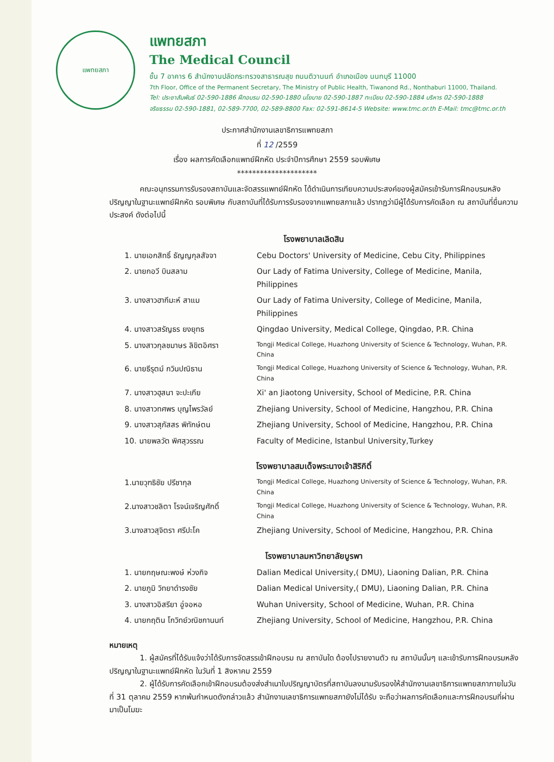แพทยสภา
แพทยสภา
The Medical Council
ชั้น 7 อาคาร 6 สำนักงานปลัดกระทรวงสาธารณสุข ถนนติวานนท์ อำเภอเมือง นนทบุรี 11000
7th Floor, Office of the Permanent Secretary, The Ministry of Public Health, Tiwanond Rd., Nonthaburi 11000, Thailand.
Tel: ประชาสัมพันธ์ 02-590-1886 ฝึกอบรม 02-590-1880 นโยบาย 02-590-1887 ทะเบียน 02-590-1884 บริหาร 02-590-1888
จริยธรรม 02-590-1881, 02-589-7700, 02-589-8800 Fax: 02-591-8614-5 Website: www.tmc.or.th E-Mail: tmc@tmc.or.th
ประกาศสำนักงานเลขาธิการแพทยสภา
ที่ 12 /2559
เรื่อง ผลการคัดเลือกแพทย์ฝึกหัด ประจำปีการศึกษา 2559 รอบพิเศษ
*********************
คณะอนุกรรมการรับรองสถาบันและจัดสรรแพทย์ฝึกหัด ได้ดำเนินการเทียบความประสงค์ของผู้สมัครเข้ารับการฝึกอบรมหลังปริญญาในฐานะแพทย์ฝึกหัด รอบพิเศษ กับสถาบันที่ได้รับการรับรองจากแพทยสภาแล้ว ปรากฏว่ามีผู้ได้รับการคัดเลือก ณ สถาบันที่ยื่นความประสงค์ ดังต่อไปนี้
โรงพยาบาลเลิดสิน
| 1. นายเอกสิทธิ์ ธัญญกุลสัจจา | Cebu Doctors' University of Medicine, Cebu City, Philippines |
| 2. นายกอวี บินสลาม | Our Lady of Fatima University, College of Medicine, Manila, Philippines |
| 3. นางสาวฮากีมะห์ สาแม | Our Lady of Fatima University, College of Medicine, Manila, Philippines |
| 4. นางสาวสรัญธร ยงยุทธ | Qingdao University, Medical College, Qingdao, P.R. China |
| 5. นางสาวกุลชมาษร ลิขิตอิศรา | Tongji Medical College, Huazhong University of Science & Technology, Wuhan, P.R. China |
| 6. นายธีรุตม์ กวินปณิธาน | Tongji Medical College, Huazhong University of Science & Technology, Wuhan, P.R. China |
| 7. นางสาวฮุสนา จะปะเกีย | Xi' an Jiaotong University, School of Medicine, P.R. China |
| 8. นางสาวทศพร บุญไพรวัลย์ | Zhejiang University, School of Medicine, Hangzhou, P.R. China |
| 9. นางสาวสุภัสสร พิทักษ์ตน | Zhejiang University, School of Medicine, Hangzhou, P.R. China |
| 10. นายพลวัต พิศสุวรรณ | Faculty of Medicine, Istanbul University,Turkey |
โรงพยาบาลสมเด็จพระนางเจ้าสิริกิติ์
| 1.นายวุฑธิชัย ปรีชากุล | Tongji Medical College, Huazhong University of Science & Technology, Wuhan, P.R. China |
| 2.นางสาวชลิตา โรจน์เจริญศักดิ์ | Tongji Medical College, Huazhong University of Science & Technology, Wuhan, P.R. China |
| 3.นางสาวสุจิตรา ศรีปะโค | Zhejiang University, School of Medicine, Hangzhou, P.R. China |
โรงพยาบาลมหาวิทยาลัยบูรพา
| 1. นายกฤษณะพงษ์ ห่วงกิจ | Dalian Medical University,( DMU), Liaoning Dalian, P.R. China |
| 2. นายภูมิ วิทยาดำรงชัย | Dalian Medical University,( DMU), Liaoning Dalian, P.R. China |
| 3. นางสาวอิสรียา อู่จอหอ | Wuhan University, School of Medicine, Wuhan, P.R. China |
| 4. นายกฤติน โกวิทย์วณิชกานนท์ | Zhejiang University, School of Medicine, Hangzhou, P.R. China |
หมายเหตุ
1. ผู้สมัครที่ได้รับแจ้งว่าได้รับการจัดสรรเข้าฝึกอบรม ณ สถาบันใด ต้องไปรายงานตัว ณ สถาบันนั้นๆ และเข้ารับการฝึกอบรมหลังปริญญาในฐานะแพทย์ฝึกหัด ในวันที่ 1 สิงหาคม 2559
2. ผู้ได้รับการคัดเลือกเข้าฝึกอบรมต้องส่งสำเนาใบปริญญาบัตรที่สถาบันลงนามรับรองให้สำนักงานเลขาธิการแพทยสภาภายในวันที่ 31 ตุลาคม 2559 หากพ้นกำหนดดังกล่าวแล้ว สำนักงานเลขาธิการแพทยสภายังไม่ได้รับ จะถือว่าผลการคัดเลือกและการฝึกอบรมที่ผ่านมาเป็นโมฆะ